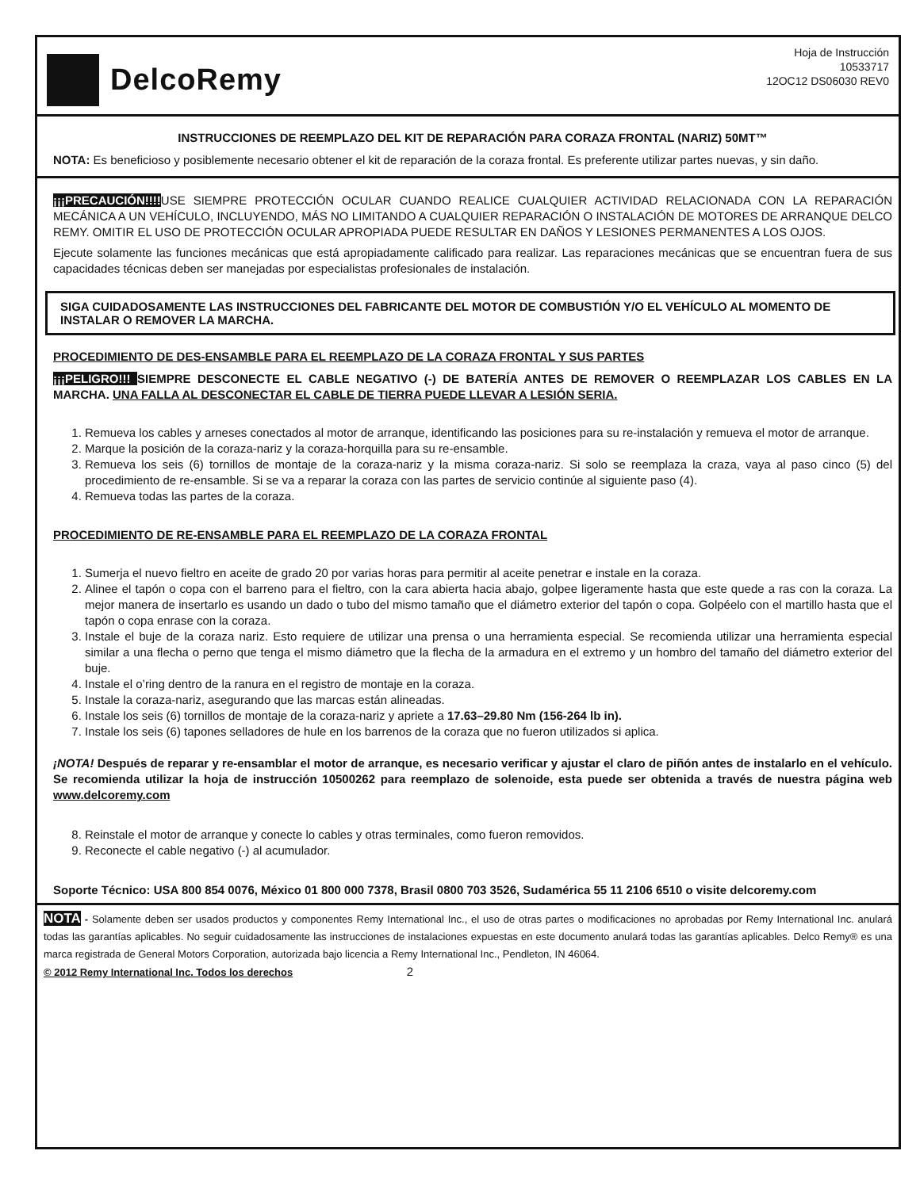DelcoRemy
Hoja de Instrucción
10533717
12OC12 DS06030 REV0
INSTRUCCIONES DE REEMPLAZO DEL KIT DE REPARACIÓN PARA CORAZA FRONTAL (NARIZ) 50MT™
NOTA: Es beneficioso y posiblemente necesario obtener el kit de reparación de la coraza frontal. Es preferente utilizar partes nuevas, y sin daño.
¡¡¡PRECAUCIÓN!!!!USE SIEMPRE PROTECCIÓN OCULAR CUANDO REALICE CUALQUIER ACTIVIDAD RELACIONADA CON LA REPARACIÓN MECÁNICA A UN VEHÍCULO, INCLUYENDO, MÁS NO LIMITANDO A CUALQUIER REPARACIÓN O INSTALACIÓN DE MOTORES DE ARRANQUE DELCO REMY. OMITIR EL USO DE PROTECCIÓN OCULAR APROPIADA PUEDE RESULTAR EN DAÑOS Y LESIONES PERMANENTES A LOS OJOS.
Ejecute solamente las funciones mecánicas que está apropiadamente calificado para realizar. Las reparaciones mecánicas que se encuentran fuera de sus capacidades técnicas deben ser manejadas por especialistas profesionales de instalación.
SIGA CUIDADOSAMENTE LAS INSTRUCCIONES DEL FABRICANTE DEL MOTOR DE COMBUSTIÓN Y/O EL VEHÍCULO AL MOMENTO DE INSTALAR O REMOVER LA MARCHA.
PROCEDIMIENTO DE DES-ENSAMBLE PARA EL REEMPLAZO DE LA CORAZA FRONTAL Y SUS PARTES
¡¡¡PELIGRO!!! SIEMPRE DESCONECTE EL CABLE NEGATIVO (-) DE BATERÍA ANTES DE REMOVER O REEMPLAZAR LOS CABLES EN LA MARCHA. UNA FALLA AL DESCONECTAR EL CABLE DE TIERRA PUEDE LLEVAR A LESIÓN SERIA.
1. Remueva los cables y arneses conectados al motor de arranque, identificando las posiciones para su re-instalación y remueva el motor de arranque.
2. Marque la posición de la coraza-nariz y la coraza-horquilla para su re-ensamble.
3. Remueva los seis (6) tornillos de montaje de la coraza-nariz y la misma coraza-nariz. Si solo se reemplaza la craza, vaya al paso cinco (5) del procedimiento de re-ensamble. Si se va a reparar la coraza con las partes de servicio continúe al siguiente paso (4).
4. Remueva todas las partes de la coraza.
PROCEDIMIENTO DE RE-ENSAMBLE PARA EL REEMPLAZO DE LA CORAZA FRONTAL
1. Sumerja el nuevo fieltro en aceite de grado 20 por varias horas para permitir al aceite penetrar e instale en la coraza.
2. Alinee el tapón o copa con el barreno para el fieltro, con la cara abierta hacia abajo, golpee ligeramente hasta que este quede a ras con la coraza. La mejor manera de insertarlo es usando un dado o tubo del mismo tamaño que el diámetro exterior del tapón o copa. Golpéelo con el martillo hasta que el tapón o copa enrase con la coraza.
3. Instale el buje de la coraza nariz. Esto requiere de utilizar una prensa o una herramienta especial. Se recomienda utilizar una herramienta especial similar a una flecha o perno que tenga el mismo diámetro que la flecha de la armadura en el extremo y un hombro del tamaño del diámetro exterior del buje.
4. Instale el o’ring dentro de la ranura en el registro de montaje en la coraza.
5. Instale la coraza-nariz, asegurando que las marcas están alineadas.
6. Instale los seis (6) tornillos de montaje de la coraza-nariz y apriete a 17.63–29.80 Nm (156-264 lb in).
7. Instale los seis (6) tapones selladores de hule en los barrenos de la coraza que no fueron utilizados si aplica.
¡NOTA! Después de reparar y re-ensamblar el motor de arranque, es necesario verificar y ajustar el claro de piñón antes de instalarlo en el vehículo. Se recomienda utilizar la hoja de instrucción 10500262 para reemplazo de solenoide, esta puede ser obtenida a través de nuestra página web www.delcoremy.com
8. Reinstale el motor de arranque y conecte lo cables y otras terminales, como fueron removidos.
9. Reconecte el cable negativo (-) al acumulador.
Soporte Técnico: USA 800 854 0076, México 01 800 000 7378, Brasil 0800 703 3526, Sudamérica 55 11 2106 6510 o visite delcoremy.com
NOTA - Solamente deben ser usados productos y componentes Remy International Inc., el uso de otras partes o modificaciones no aprobadas por Remy International Inc. anulará todas las garantías aplicables. No seguir cuidadosamente las instrucciones de instalaciones expuestas en este documento anulará todas las garantías aplicables. Delco Remy® es una marca registrada de General Motors Corporation, autorizada bajo licencia a Remy International Inc., Pendleton, IN 46064.
© 2012 Remy International Inc. Todos los derechos 2